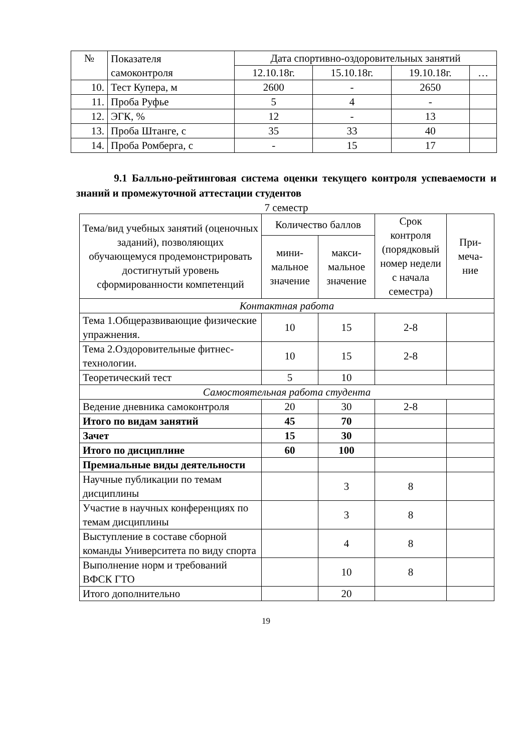| № | Показателя самоконтроля | Дата спортивно-оздоровительных занятий | | | |
| --- | --- | --- | --- | --- | --- |
| | | 12.10.18г. | 15.10.18г. | 19.10.18г. | … |
| 10. | Тест Купера, м | 2600 | - | 2650 | |
| 11. | Проба Руфье | 5 | 4 | - | |
| 12. | ЭГК, % | 12 | - | 13 | |
| 13. | Проба Штанге, с | 35 | 33 | 40 | |
| 14. | Проба Ромберга, с | - | 15 | 17 | |
9.1 Балльно-рейтинговая система оценки текущего контроля успеваемости и знаний и промежуточной аттестации студентов
7 семестр
| Тема/вид учебных занятий (оценочных заданий), позволяющих обучающемуся продемонстрировать достигнутый уровень сформированности компетенций | Количество баллов | | Срок контроля (порядковый номер недели с начала семестра) | При- меча- ние |
| --- | --- | --- | --- | --- |
| | мини- мальное значение | макси- мальное значение | | |
| Контактная работа | | | | |
| Тема 1.Общеразвивающие физические упражнения. | 10 | 15 | 2-8 | |
| Тема 2.Оздоровительные фитнес-технологии. | 10 | 15 | 2-8 | |
| Теоретический тест | 5 | 10 | | |
| Самостоятельная работа студента | | | | |
| Ведение дневника самоконтроля | 20 | 30 | 2-8 | |
| Итого по видам занятий | 45 | 70 | | |
| Зачет | 15 | 30 | | |
| Итого по дисциплине | 60 | 100 | | |
| Премиальные виды деятельности | | | | |
| Научные публикации по темам дисциплины | | 3 | 8 | |
| Участие в научных конференциях по темам дисциплины | | 3 | 8 | |
| Выступление в составе сборной команды Университета по виду спорта | | 4 | 8 | |
| Выполнение норм и требований ВФСК ГТО | | 10 | 8 | |
| Итого дополнительно | | 20 | | |
19